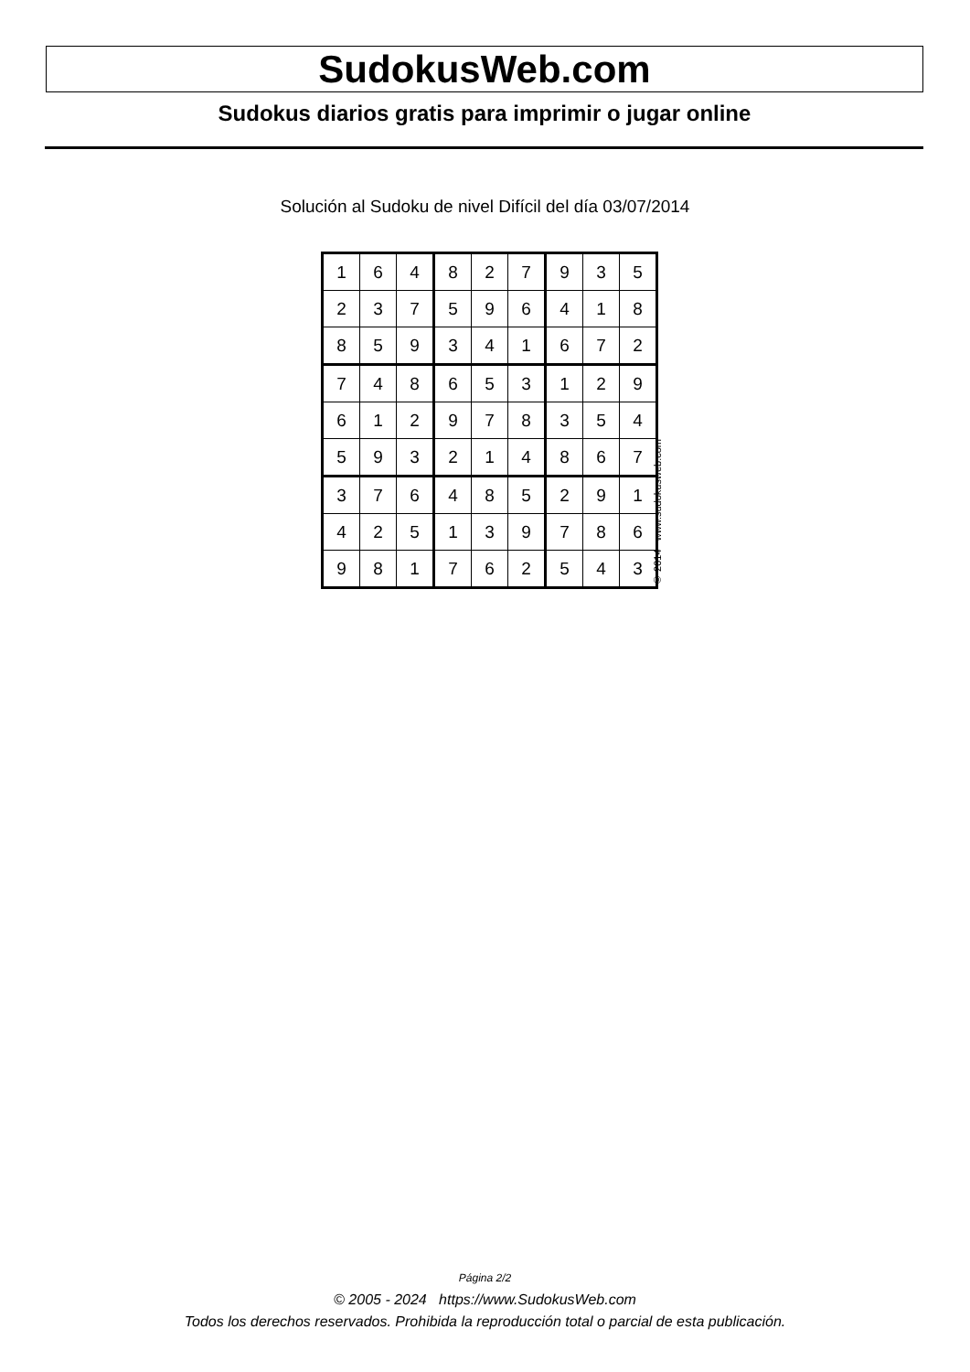SudokusWeb.com
Sudokus diarios gratis para imprimir o jugar online
Solución al Sudoku de nivel Difícil del día 03/07/2014
| 1 | 6 | 4 | 8 | 2 | 7 | 9 | 3 | 5 |
| 2 | 3 | 7 | 5 | 9 | 6 | 4 | 1 | 8 |
| 8 | 5 | 9 | 3 | 4 | 1 | 6 | 7 | 2 |
| 7 | 4 | 8 | 6 | 5 | 3 | 1 | 2 | 9 |
| 6 | 1 | 2 | 9 | 7 | 8 | 3 | 5 | 4 |
| 5 | 9 | 3 | 2 | 1 | 4 | 8 | 6 | 7 |
| 3 | 7 | 6 | 4 | 8 | 5 | 2 | 9 | 1 |
| 4 | 2 | 5 | 1 | 3 | 9 | 7 | 8 | 6 |
| 9 | 8 | 1 | 7 | 6 | 2 | 5 | 4 | 3 |
© 2014 www.sudokusweb.com
Página 2/2
© 2005 - 2024 https://www.SudokusWeb.com
Todos los derechos reservados. Prohibida la reproducción total o parcial de esta publicación.